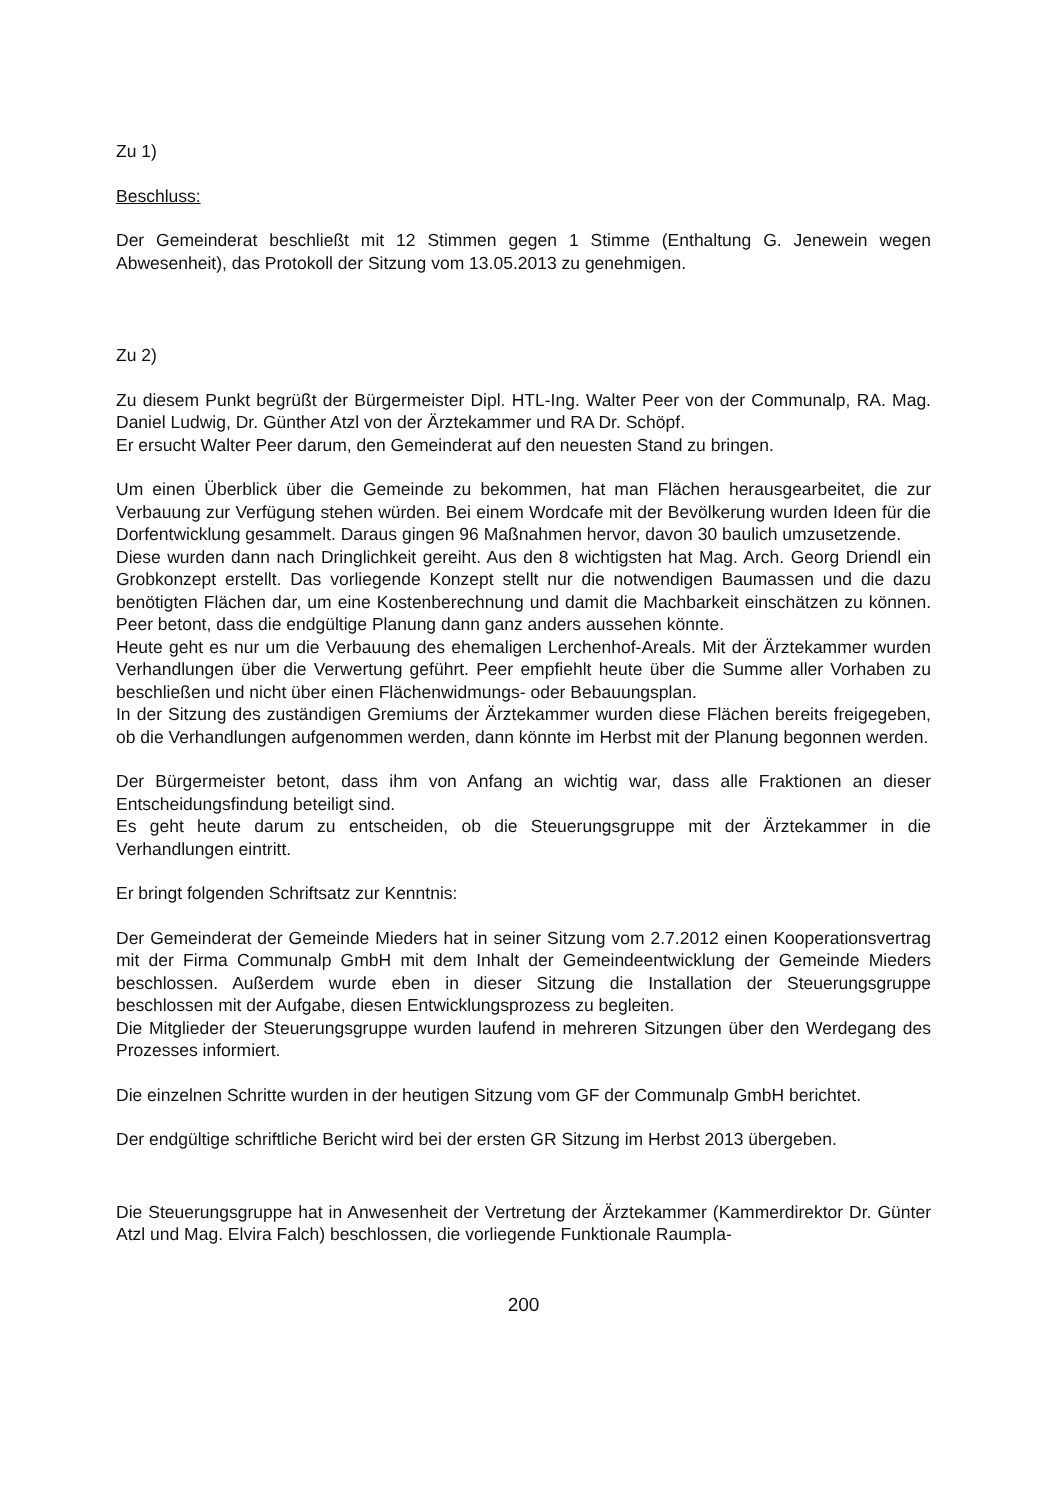Zu 1)
Beschluss:
Der Gemeinderat beschließt mit 12 Stimmen gegen 1 Stimme (Enthaltung G. Jenewein wegen Abwesenheit), das Protokoll der Sitzung vom 13.05.2013 zu genehmigen.
Zu 2)
Zu diesem Punkt begrüßt der Bürgermeister Dipl. HTL-Ing. Walter Peer von der Communalp, RA. Mag. Daniel Ludwig, Dr. Günther Atzl von der Ärztekammer und RA Dr. Schöpf.
Er ersucht Walter Peer darum, den Gemeinderat auf den neuesten Stand zu bringen.
Um einen Überblick über die Gemeinde zu bekommen, hat man Flächen herausgearbeitet, die zur Verbauung zur Verfügung stehen würden. Bei einem Wordcafe mit der Bevölkerung wurden Ideen für die Dorfentwicklung gesammelt. Daraus gingen 96 Maßnahmen hervor, davon 30 baulich umzusetzende.
Diese wurden dann nach Dringlichkeit gereiht. Aus den 8 wichtigsten hat Mag. Arch. Georg Driendl ein Grobkonzept erstellt. Das vorliegende Konzept stellt nur die notwendigen Baumassen und die dazu benötigten Flächen dar, um eine Kostenberechnung und damit die Machbarkeit einschätzen zu können. Peer betont, dass die endgültige Planung dann ganz anders aussehen könnte.
Heute geht es nur um die Verbauung des ehemaligen Lerchenhof-Areals. Mit der Ärztekammer wurden Verhandlungen über die Verwertung geführt. Peer empfiehlt heute über die Summe aller Vorhaben zu beschließen und nicht über einen Flächenwidmungs- oder Bebauungsplan.
In der Sitzung des zuständigen Gremiums der Ärztekammer wurden diese Flächen bereits freigegeben, ob die Verhandlungen aufgenommen werden, dann könnte im Herbst mit der Planung begonnen werden.
Der Bürgermeister betont, dass ihm von Anfang an wichtig war, dass alle Fraktionen an dieser Entscheidungsfindung beteiligt sind.
Es geht heute darum zu entscheiden, ob die Steuerungsgruppe mit der Ärztekammer in die Verhandlungen eintritt.
Er bringt folgenden Schriftsatz zur Kenntnis:
Der Gemeinderat der Gemeinde Mieders hat in seiner Sitzung vom 2.7.2012 einen Kooperationsvertrag mit der Firma Communalp GmbH mit dem Inhalt der Gemeindeentwicklung der Gemeinde Mieders beschlossen. Außerdem wurde eben in dieser Sitzung die Installation der Steuerungsgruppe beschlossen mit der Aufgabe, diesen Entwicklungsprozess zu begleiten.
Die Mitglieder der Steuerungsgruppe wurden laufend in mehreren Sitzungen über den Werdegang des Prozesses informiert.
Die einzelnen Schritte wurden in der heutigen Sitzung vom GF der Communalp GmbH berichtet.
Der endgültige schriftliche Bericht wird bei der ersten GR Sitzung im Herbst 2013 übergeben.
Die Steuerungsgruppe hat in Anwesenheit der Vertretung der Ärztekammer (Kammerdirektor Dr. Günter Atzl und Mag. Elvira Falch) beschlossen, die vorliegende Funktionale Raumpla-
200